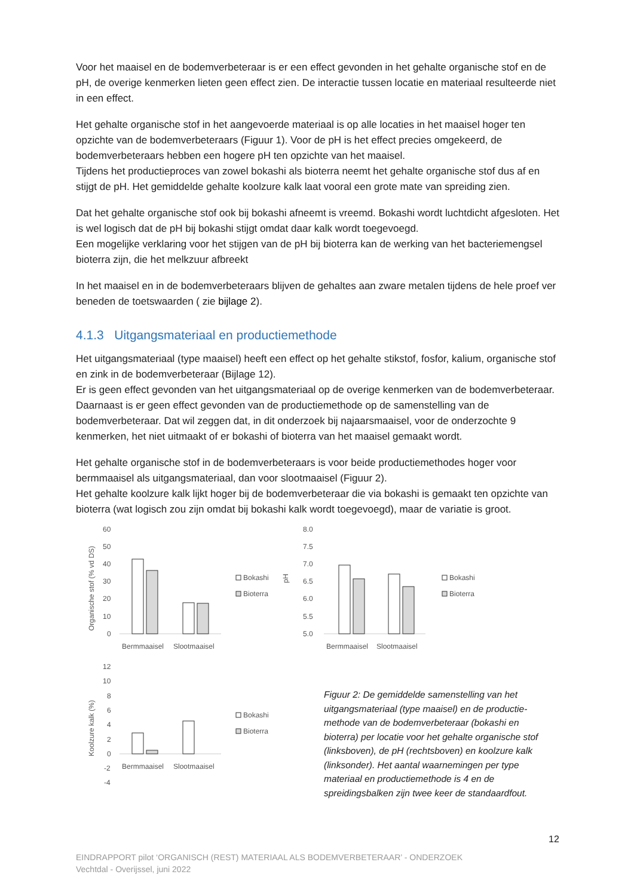Voor het maaisel en de bodemverbeteraar is er een effect gevonden in het gehalte organische stof en de pH, de overige kenmerken lieten geen effect zien. De interactie tussen locatie en materiaal resulteerde niet in een effect.
Het gehalte organische stof in het aangevoerde materiaal is op alle locaties in het maaisel hoger ten opzichte van de bodemverbeteraars (Figuur 1). Voor de pH is het effect precies omgekeerd, de bodemverbeteraars hebben een hogere pH ten opzichte van het maaisel.
Tijdens het productieproces van zowel bokashi als bioterra neemt het gehalte organische stof dus af en stijgt de pH. Het gemiddelde gehalte koolzure kalk laat vooral een grote mate van spreiding zien.
Dat het gehalte organische stof ook bij bokashi afneemt is vreemd. Bokashi wordt luchtdicht afgesloten. Het is wel logisch dat de pH bij bokashi stijgt omdat daar kalk wordt toegevoegd.
Een mogelijke verklaring voor het stijgen van de pH bij bioterra kan de werking van het bacteriemengsel bioterra zijn, die het melkzuur afbreekt
In het maaisel en in de bodemverbeteraars blijven de gehaltes aan zware metalen tijdens de hele proef ver beneden de toetswaarden ( zie bijlage 2).
4.1.3 Uitgangsmateriaal en productiemethode
Het uitgangsmateriaal (type maaisel) heeft een effect op het gehalte stikstof, fosfor, kalium, organische stof en zink in de bodemverbeteraar (Bijlage 12).
Er is geen effect gevonden van het uitgangsmateriaal op de overige kenmerken van de bodemverbeteraar.
Daarnaast is er geen effect gevonden van de productiemethode op de samenstelling van de bodemverbeteraar. Dat wil zeggen dat, in dit onderzoek bij najaarsmaaisel, voor de onderzochte 9 kenmerken, het niet uitmaakt of er bokashi of bioterra van het maaisel gemaakt wordt.
Het gehalte organische stof in de bodemverbeteraars is voor beide productiemethodes hoger voor bermmaaisel als uitgangsmateriaal, dan voor slootmaaisel (Figuur 2).
Het gehalte koolzure kalk lijkt hoger bij de bodemverbeteraar die via bokashi is gemaakt ten opzichte van bioterra (wat logisch zou zijn omdat bij bokashi kalk wordt toegevoegd), maar de variatie is groot.
Organische stof (% vd DS)
60
50
40
30
20
10
0
Bermmaaisel
Slootmaaisel
Bokashi
Bioterra
pH
8.0
7.5
7.0
6.5
6.0
5.5
5.0
Bermmaaisel
Slootmaaisel
Bokashi
Bioterra
Koolzure kalk (%)
12
10
8
6
4
2
0
-2
-4
Bermmaaisel
Slootmaaisel
Bokashi
Bioterra
Figuur 2: De gemiddelde samenstelling van het uitgangsmateriaal (type maaisel) en de productie-methode van de bodemverbeteraar (bokashi en bioterra) per locatie voor het gehalte organische stof (linksboven), de pH (rechtsboven) en koolzure kalk (linksonder). Het aantal waarnemingen per type materiaal en productiemethode is 4 en de spreidingsbalken zijn twee keer de standaardfout.
12
EINDRAPPORT pilot ‘ORGANISCH (REST) MATERIAAL ALS BODEMVERBETERAAR’ - ONDERZOEK
Vechtdal - Overijssel, juni 2022